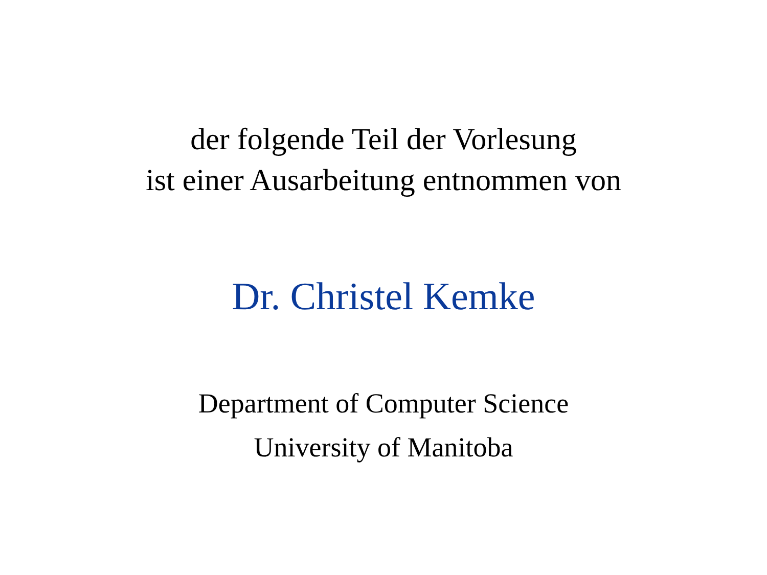der folgende Teil der Vorlesung
ist einer Ausarbeitung entnommen von
Dr. Christel Kemke
Department of Computer Science
University of Manitoba